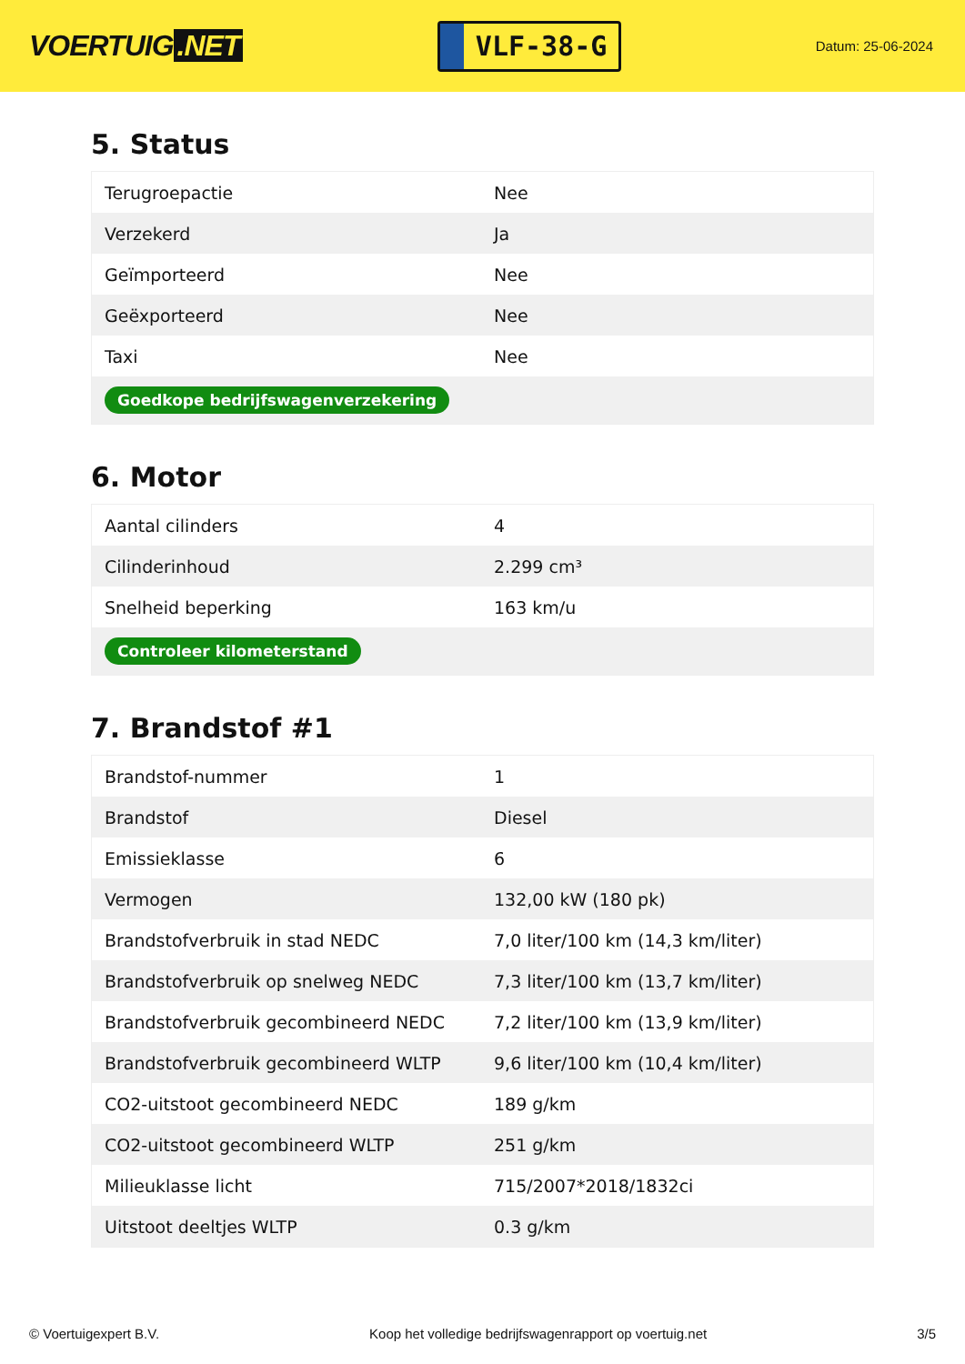VOERTUIG.NET
VLF-38-G
Datum: 25-06-2024
5. Status
| Terugroepactie | Nee |
| Verzekerd | Ja |
| Geïmporteerd | Nee |
| Geëxporteerd | Nee |
| Taxi | Nee |
| Goedkope bedrijfswagenverzekering | |
6. Motor
| Aantal cilinders | 4 |
| Cilinderinhoud | 2.299 cm³ |
| Snelheid beperking | 163 km/u |
| Controleer kilometerstand | |
7. Brandstof #1
| Brandstof-nummer | 1 |
| Brandstof | Diesel |
| Emissieklasse | 6 |
| Vermogen | 132,00 kW (180 pk) |
| Brandstofverbruik in stad NEDC | 7,0 liter/100 km (14,3 km/liter) |
| Brandstofverbruik op snelweg NEDC | 7,3 liter/100 km (13,7 km/liter) |
| Brandstofverbruik gecombineerd NEDC | 7,2 liter/100 km (13,9 km/liter) |
| Brandstofverbruik gecombineerd WLTP | 9,6 liter/100 km (10,4 km/liter) |
| CO2-uitstoot gecombineerd NEDC | 189 g/km |
| CO2-uitstoot gecombineerd WLTP | 251 g/km |
| Milieuklasse licht | 715/2007*2018/1832ci |
| Uitstoot deeltjes WLTP | 0.3 g/km |
© Voertuigexpert B.V. Koop het volledige bedrijfswagenrapport op voertuig.net 3/5